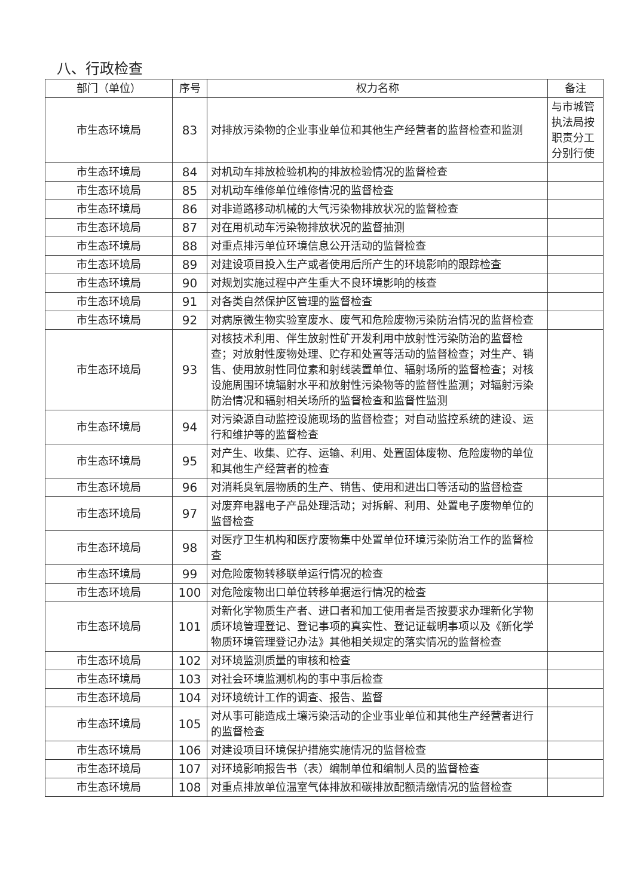八、行政检查
| 部门（单位） | 序号 | 权力名称 | 备注 |
| --- | --- | --- | --- |
| 市生态环境局 | 83 | 对排放污染物的企业事业单位和其他生产经营者的监督检查和监测 | 与市城管执法局按职责分工分别行使 |
| 市生态环境局 | 84 | 对机动车排放检验机构的排放检验情况的监督检查 | |
| 市生态环境局 | 85 | 对机动车维修单位维修情况的监督检查 | |
| 市生态环境局 | 86 | 对非道路移动机械的大气污染物排放状况的监督检查 | |
| 市生态环境局 | 87 | 对在用机动车污染物排放状况的监督抽测 | |
| 市生态环境局 | 88 | 对重点排污单位环境信息公开活动的监督检查 | |
| 市生态环境局 | 89 | 对建设项目投入生产或者使用后所产生的环境影响的跟踪检查 | |
| 市生态环境局 | 90 | 对规划实施过程中产生重大不良环境影响的核查 | |
| 市生态环境局 | 91 | 对各类自然保护区管理的监督检查 | |
| 市生态环境局 | 92 | 对病原微生物实验室废水、废气和危险废物污染防治情况的监督检查 | |
| 市生态环境局 | 93 | 对核技术利用、伴生放射性矿开发利用中放射性污染防治的监督检查；对放射性废物处理、贮存和处置等活动的监督检查；对生产、销售、使用放射性同位素和射线装置单位、辐射场所的监督检查；对核设施周围环境辐射水平和放射性污染物等的监督性监测；对辐射污染防治情况和辐射相关场所的监督检查和监督性监测 | |
| 市生态环境局 | 94 | 对污染源自动监控设施现场的监督检查；对自动监控系统的建设、运行和维护等的监督检查 | |
| 市生态环境局 | 95 | 对产生、收集、贮存、运输、利用、处置固体废物、危险废物的单位和其他生产经营者的检查 | |
| 市生态环境局 | 96 | 对消耗臭氧层物质的生产、销售、使用和进出口等活动的监督检查 | |
| 市生态环境局 | 97 | 对废弃电器电子产品处理活动；对拆解、利用、处置电子废物单位的监督检查 | |
| 市生态环境局 | 98 | 对医疗卫生机构和医疗废物集中处置单位环境污染防治工作的监督检查 | |
| 市生态环境局 | 99 | 对危险废物转移联单运行情况的检查 | |
| 市生态环境局 | 100 | 对危险废物出口单位转移单据运行情况的检查 | |
| 市生态环境局 | 101 | 对新化学物质生产者、进口者和加工使用者是否按要求办理新化学物质环境管理登记、登记事项的真实性、登记证载明事项以及《新化学物质环境管理登记办法》其他相关规定的落实情况的监督检查 | |
| 市生态环境局 | 102 | 对环境监测质量的审核和检查 | |
| 市生态环境局 | 103 | 对社会环境监测机构的事中事后检查 | |
| 市生态环境局 | 104 | 对环境统计工作的调查、报告、监督 | |
| 市生态环境局 | 105 | 对从事可能造成土壤污染活动的企业事业单位和其他生产经营者进行的监督检查 | |
| 市生态环境局 | 106 | 对建设项目环境保护措施实施情况的监督检查 | |
| 市生态环境局 | 107 | 对环境影响报告书（表）编制单位和编制人员的监督检查 | |
| 市生态环境局 | 108 | 对重点排放单位温室气体排放和碳排放配额清缴情况的监督检查 | |